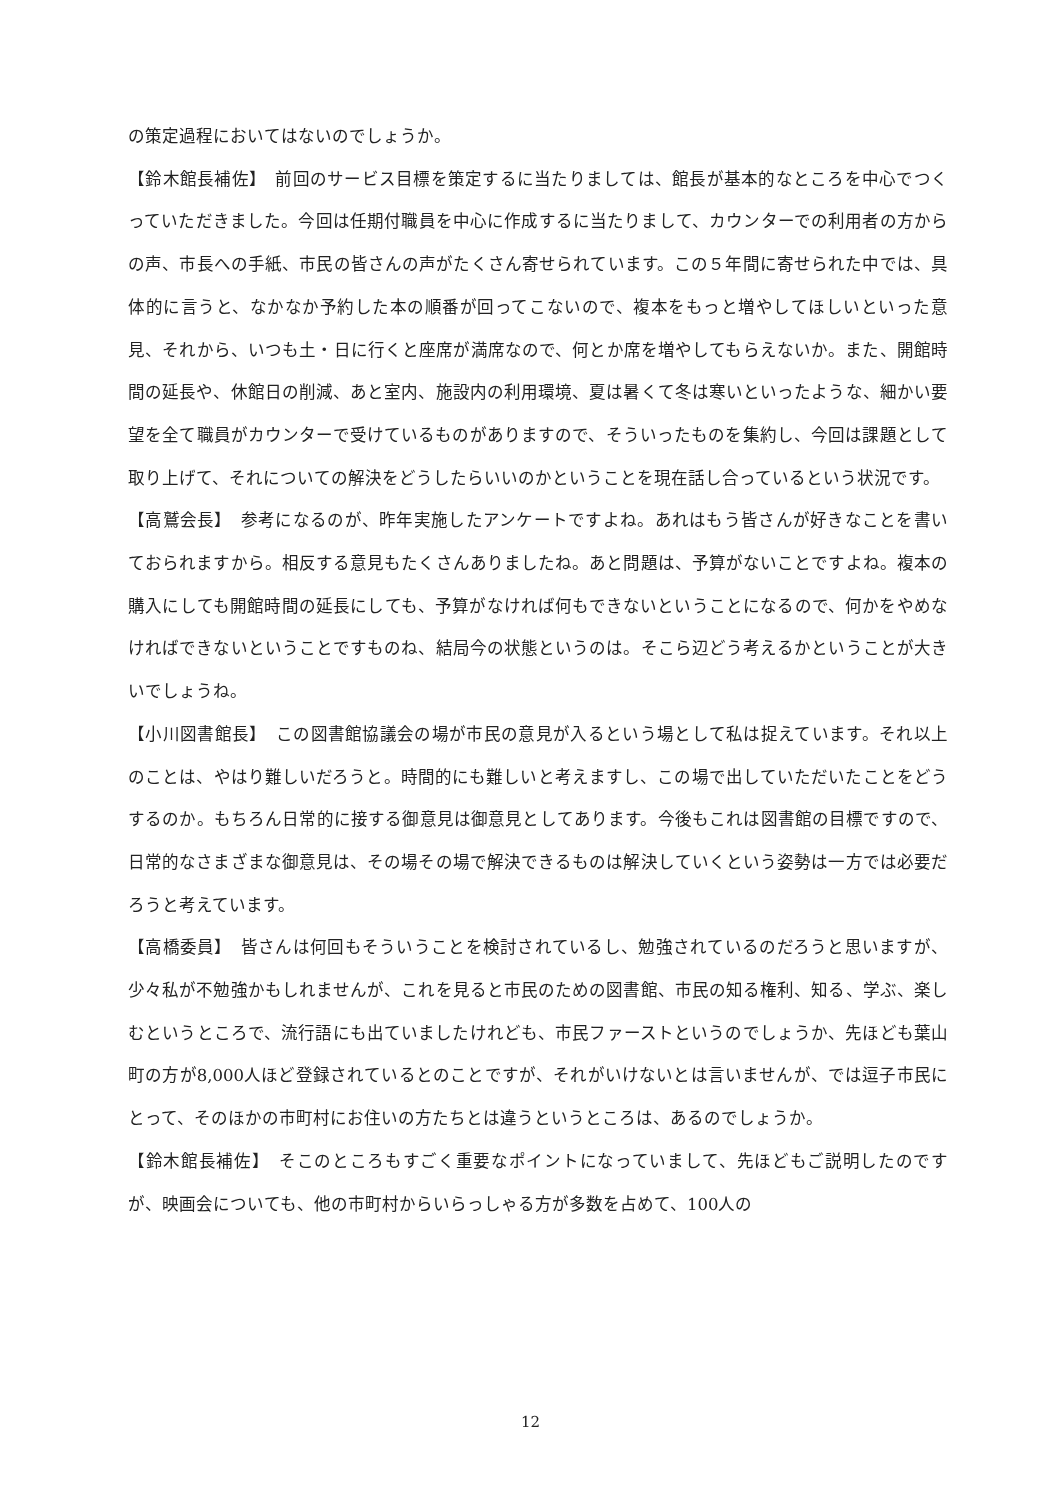の策定過程においてはないのでしょうか。
【鈴木館長補佐】　前回のサービス目標を策定するに当たりましては、館長が基本的なところを中心でつくっていただきました。今回は任期付職員を中心に作成するに当たりまして、カウンターでの利用者の方からの声、市長への手紙、市民の皆さんの声がたくさん寄せられています。この５年間に寄せられた中では、具体的に言うと、なかなか予約した本の順番が回ってこないので、複本をもっと増やしてほしいといった意見、それから、いつも土・日に行くと座席が満席なので、何とか席を増やしてもらえないか。また、開館時間の延長や、休館日の削減、あと室内、施設内の利用環境、夏は暑くて冬は寒いといったような、細かい要望を全て職員がカウンターで受けているものがありますので、そういったものを集約し、今回は課題として取り上げて、それについての解決をどうしたらいいのかということを現在話し合っているという状況です。
【高鷲会長】　参考になるのが、昨年実施したアンケートですよね。あれはもう皆さんが好きなことを書いておられますから。相反する意見もたくさんありましたね。あと問題は、予算がないことですよね。複本の購入にしても開館時間の延長にしても、予算がなければ何もできないということになるので、何かをやめなければできないということですものね、結局今の状態というのは。そこら辺どう考えるかということが大きいでしょうね。
【小川図書館長】　この図書館協議会の場が市民の意見が入るという場として私は捉えています。それ以上のことは、やはり難しいだろうと。時間的にも難しいと考えますし、この場で出していただいたことをどうするのか。もちろん日常的に接する御意見は御意見としてあります。今後もこれは図書館の目標ですので、日常的なさまざまな御意見は、その場その場で解決できるものは解決していくという姿勢は一方では必要だろうと考えています。
【高橋委員】　皆さんは何回もそういうことを検討されているし、勉強されているのだろうと思いますが、少々私が不勉強かもしれませんが、これを見ると市民のための図書館、市民の知る権利、知る、学ぶ、楽しむというところで、流行語にも出ていましたけれども、市民ファーストというのでしょうか、先ほども葉山町の方が8,000人ほど登録されているとのことですが、それがいけないとは言いませんが、では逗子市民にとって、そのほかの市町村にお住いの方たちとは違うというところは、あるのでしょうか。
【鈴木館長補佐】　そこのところもすごく重要なポイントになっていまして、先ほどもご説明したのですが、映画会についても、他の市町村からいらっしゃる方が多数を占めて、100人の
12